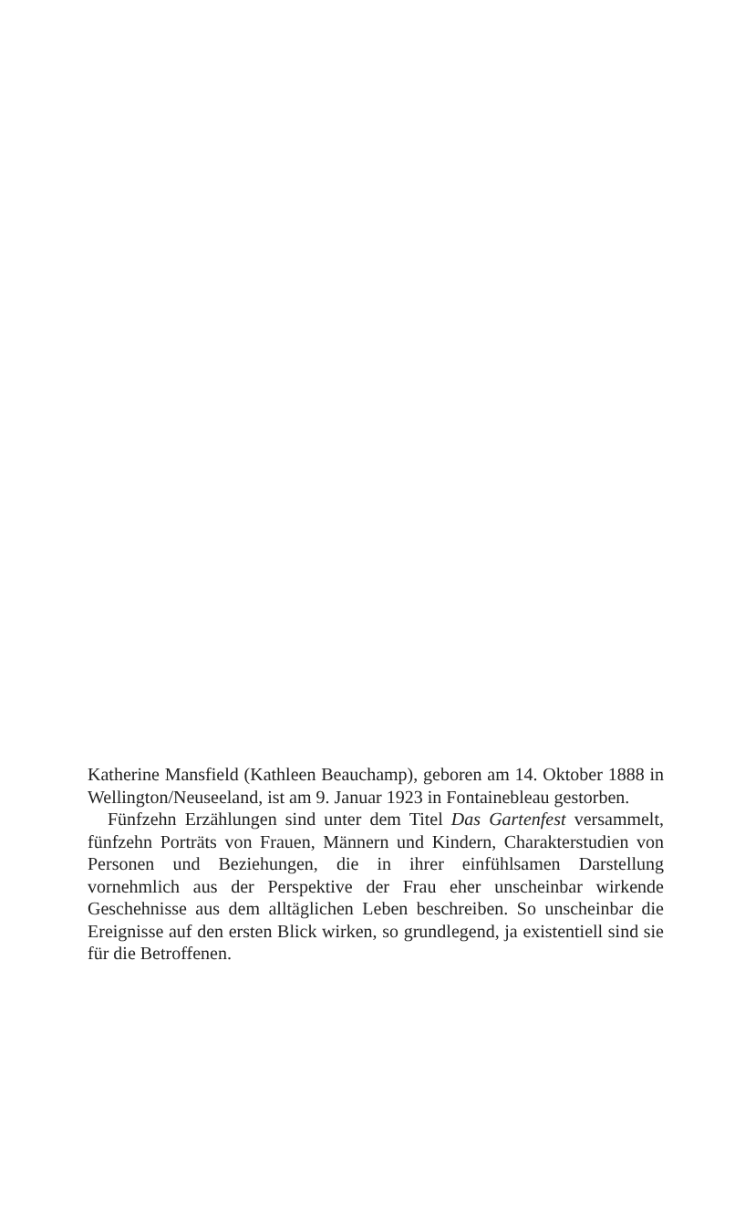Katherine Mansfield (Kathleen Beauchamp), geboren am 14. Oktober 1888 in Wellington/Neuseeland, ist am 9. Januar 1923 in Fontainebleau gestorben.
Fünfzehn Erzählungen sind unter dem Titel Das Gartenfest versammelt, fünfzehn Porträts von Frauen, Männern und Kindern, Charakterstudien von Personen und Beziehungen, die in ihrer einfühlsamen Darstellung vornehmlich aus der Perspektive der Frau eher unscheinbar wirkende Geschehnisse aus dem alltäglichen Leben beschreiben. So unscheinbar die Ereignisse auf den ersten Blick wirken, so grundlegend, ja existentiell sind sie für die Betroffenen.